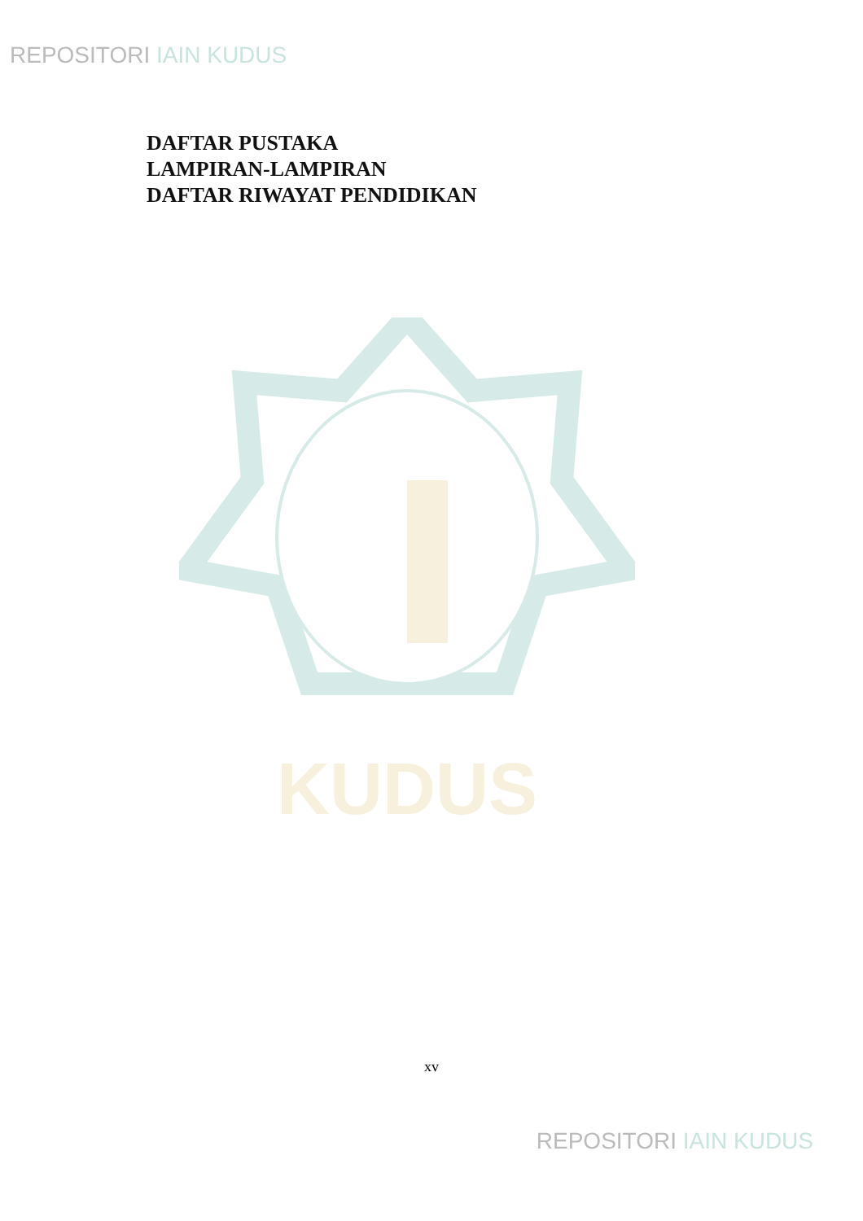REPOSITORI IAIN KUDUS
DAFTAR PUSTAKA
LAMPIRAN-LAMPIRAN
DAFTAR RIWAYAT PENDIDIKAN
KUDUS
xv
REPOSITORI IAIN KUDUS